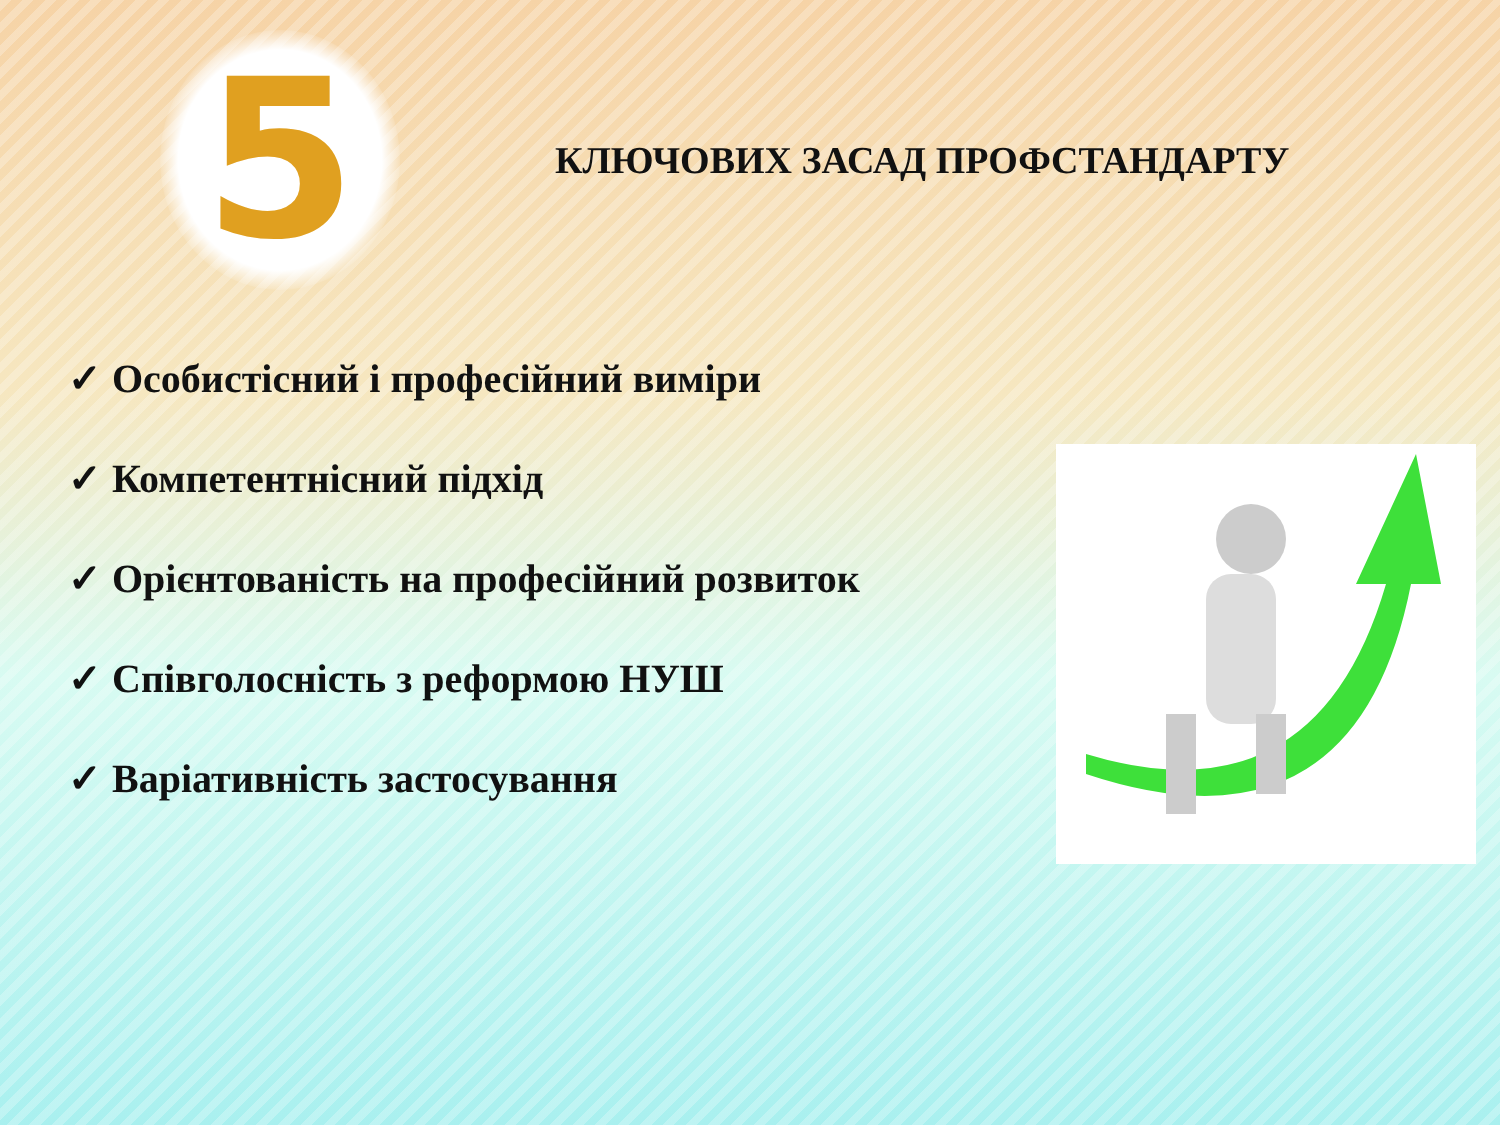5
КЛЮЧОВИХ ЗАСАД ПРОФСТАНДАРТУ
✓ Особистісний і професійний виміри
✓ Компетентнісний підхід
✓ Орієнтованість на професійний розвиток
✓ Співголосність з реформою НУШ
✓ Варіативність застосування